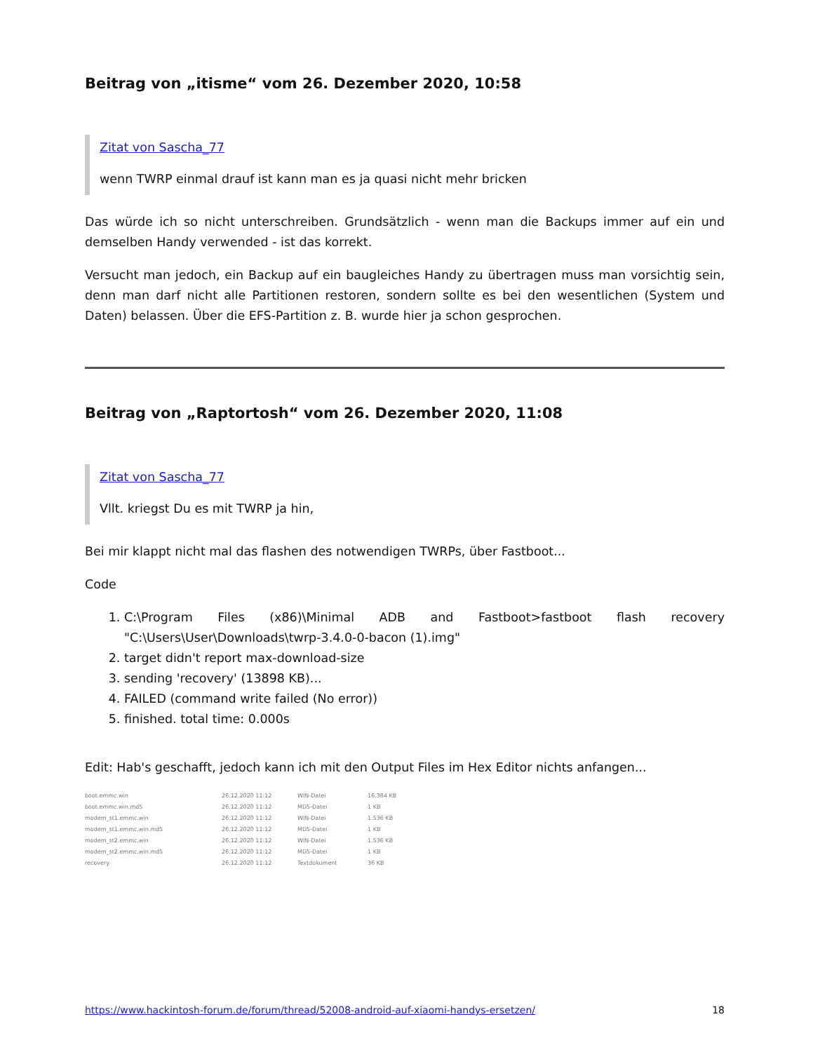Beitrag von „itisme“ vom 26. Dezember 2020, 10:58
Zitat von Sascha_77
wenn TWRP einmal drauf ist kann man es ja quasi nicht mehr bricken
Das würde ich so nicht unterschreiben. Grundsätzlich - wenn man die Backups immer auf ein und demselben Handy verwended - ist das korrekt.
Versucht man jedoch, ein Backup auf ein baugleiches Handy zu übertragen muss man vorsichtig sein, denn man darf nicht alle Partitionen restoren, sondern sollte es bei den wesentlichen (System und Daten) belassen. Über die EFS-Partition z. B. wurde hier ja schon gesprochen.
Beitrag von „Raptortosh“ vom 26. Dezember 2020, 11:08
Zitat von Sascha_77
Vllt. kriegst Du es mit TWRP ja hin,
Bei mir klappt nicht mal das flashen des notwendigen TWRPs, über Fastboot...
Code
1. C:\Program Files (x86)\Minimal ADB and Fastboot>fastboot flash recovery "C:\Users\User\Downloads\twrp-3.4.0-0-bacon (1).img"
2. target didn't report max-download-size
3. sending 'recovery' (13898 KB)...
4. FAILED (command write failed (No error))
5. finished. total time: 0.000s
Edit: Hab's geschafft, jedoch kann ich mit den Output Files im Hex Editor nichts anfangen...
boot.emmc.win 26.12.2020 11:12 WIN-Datei 16.384 KB
boot.emmc.win.md5 26.12.2020 11:12 MD5-Datei 1 KB
modem_st1.emmc.win 26.12.2020 11:12 WIN-Datei 1.536 KB
modem_st1.emmc.win.md5 26.12.2020 11:12 MD5-Datei 1 KB
modem_st2.emmc.win 26.12.2020 11:12 WIN-Datei 1.536 KB
modem_st2.emmc.win.md5 26.12.2020 11:12 MD5-Datei 1 KB
recovery 26.12.2020 11:12 Textdokument 36 KB
https://www.hackintosh-forum.de/forum/thread/52008-android-auf-xiaomi-handys-ersetzen/ 18